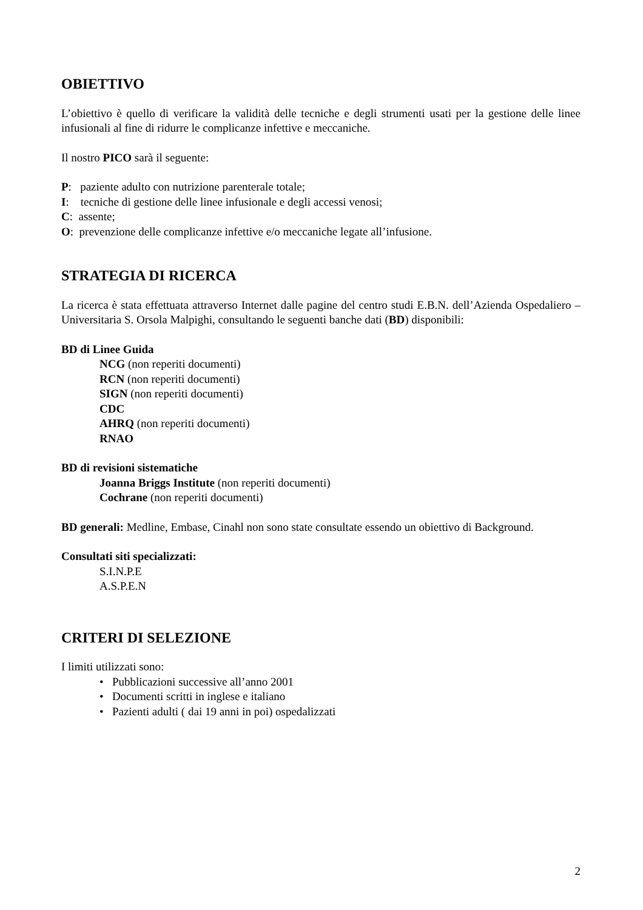OBIETTIVO
L’obiettivo è quello di verificare la validità delle tecniche e degli strumenti usati per la gestione delle linee infusionali al fine di ridurre le complicanze infettive e meccaniche.
Il nostro PICO sarà il seguente:
P: paziente adulto con nutrizione parenterale totale;
I: tecniche di gestione delle linee infusionale e degli accessi venosi;
C: assente;
O: prevenzione delle complicanze infettive e/o meccaniche legate all’infusione.
STRATEGIA DI RICERCA
La ricerca è stata effettuata attraverso Internet dalle pagine del centro studi E.B.N. dell’Azienda Ospedaliero – Universitaria S. Orsola Malpighi, consultando le seguenti banche dati (BD) disponibili:
BD di Linee Guida
NCG (non reperiti documenti)
RCN (non reperiti documenti)
SIGN (non reperiti documenti)
CDC
AHRQ (non reperiti documenti)
RNAO
BD di revisioni sistematiche
Joanna Briggs Institute (non reperiti documenti)
Cochrane (non reperiti documenti)
BD generali: Medline, Embase, Cinahl non sono state consultate essendo un obiettivo di Background.
Consultati siti specializzati:
S.I.N.P.E
A.S.P.E.N
CRITERI DI SELEZIONE
I limiti utilizzati sono:
• Pubblicazioni successive all’anno 2001
• Documenti scritti in inglese e italiano
• Pazienti adulti ( dai 19 anni in poi) ospedalizzati
2